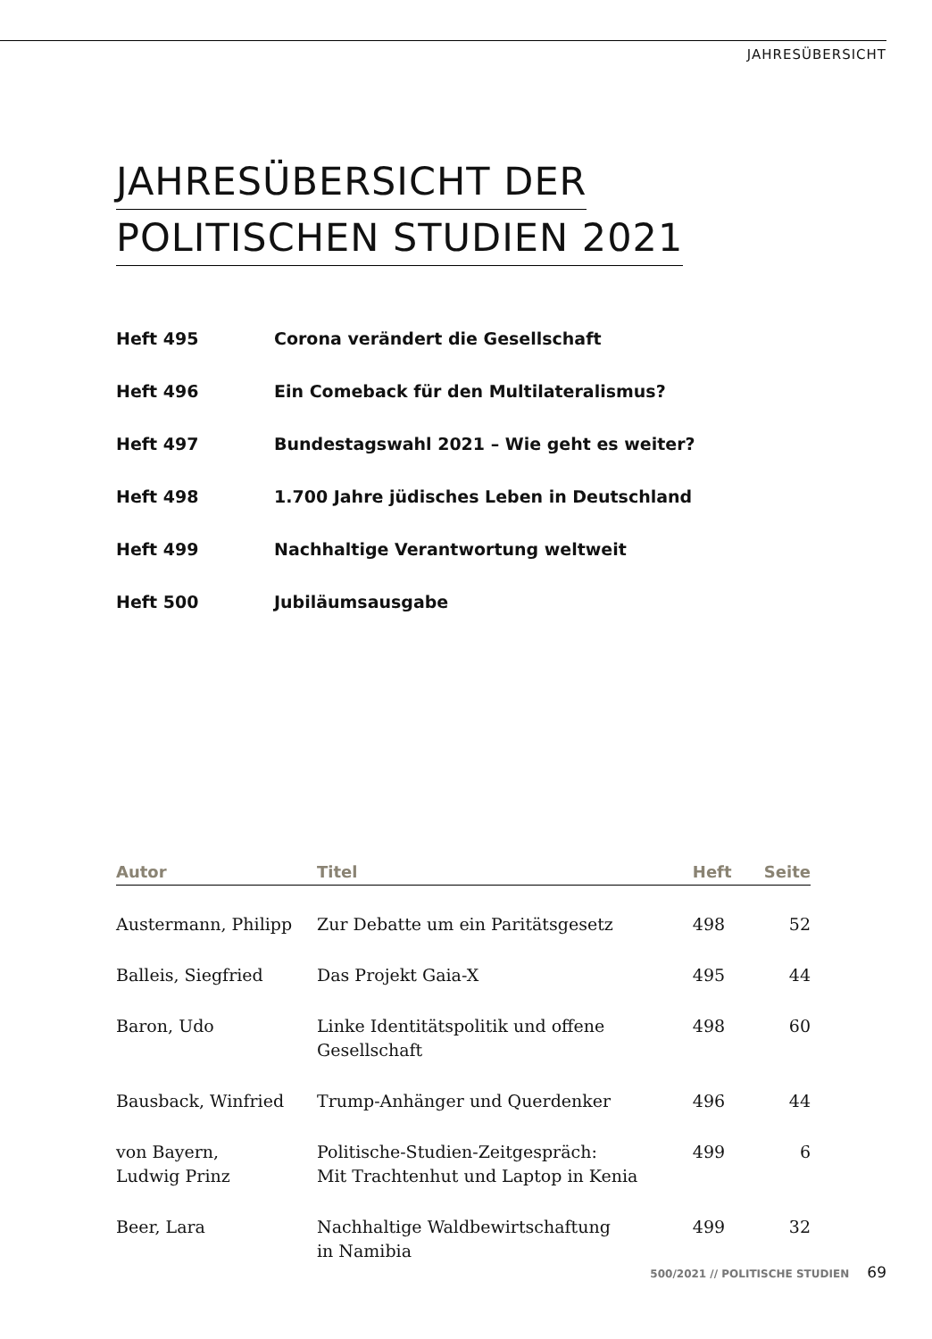JAHRESÜBERSICHT
JAHRESÜBERSICHT DER
POLITISCHEN STUDIEN 2021
Heft 495 Corona verändert die Gesellschaft
Heft 496 Ein Comeback für den Multilateralismus?
Heft 497 Bundestagswahl 2021 – Wie geht es weiter?
Heft 498 1.700 Jahre jüdisches Leben in Deutschland
Heft 499 Nachhaltige Verantwortung weltweit
Heft 500 Jubiläumsausgabe
| Autor | Titel | Heft | Seite |
| --- | --- | --- | --- |
| Austermann, Philipp | Zur Debatte um ein Paritätsgesetz | 498 | 52 |
| Balleis, Siegfried | Das Projekt Gaia-X | 495 | 44 |
| Baron, Udo | Linke Identitätspolitik und offene Gesellschaft | 498 | 60 |
| Bausback, Winfried | Trump-Anhänger und Querdenker | 496 | 44 |
| von Bayern, Ludwig Prinz | Politische-Studien-Zeitgespräch: Mit Trachtenhut und Laptop in Kenia | 499 | 6 |
| Beer, Lara | Nachhaltige Waldbewirtschaftung in Namibia | 499 | 32 |
500/2021 // POLITISCHE STUDIEN 69